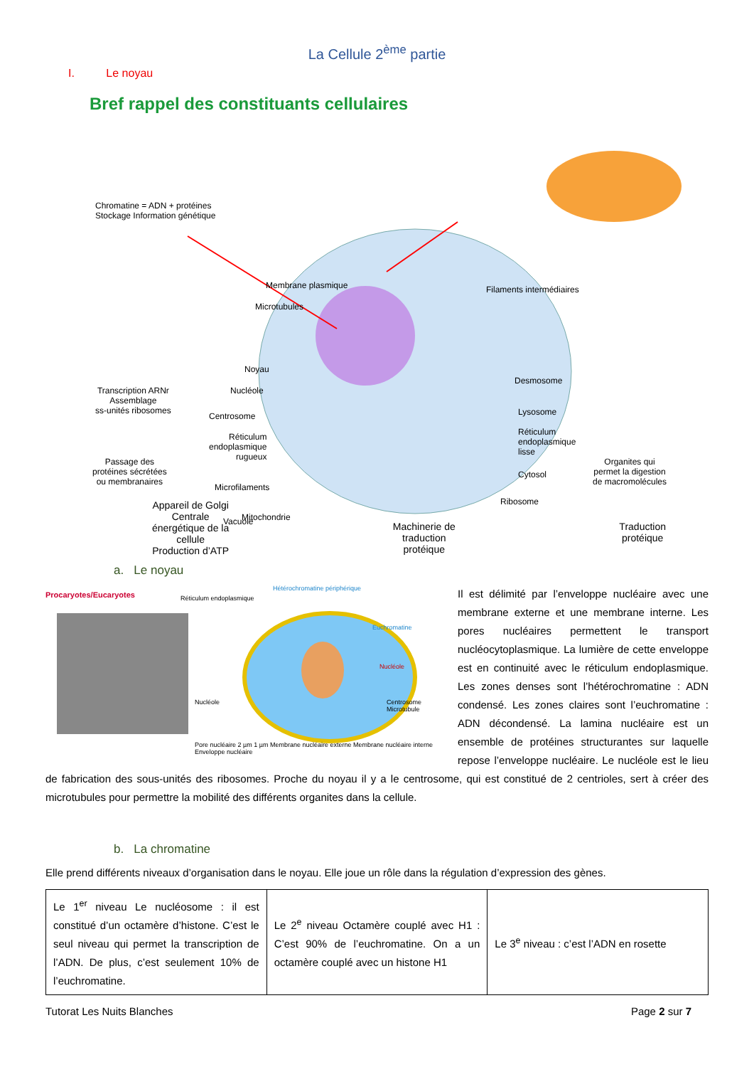La Cellule 2<sup>ème</sup> partie
I. Le noyau
Bref rappel des constituants cellulaires
Chromatine = ADN + protéines
Stockage Information génétique
Membrane plasmique
Microtubules
Filaments intermédiaires
Noyau
Nucléole
Centrosome
Transcription ARNr
Assemblage
ss-unités ribosomes
Réticulum
endoplasmique
rugueux
Passage des
protéines sécrétées
ou membranaires
Microfilaments
Mitochondrie
Desmosome
Lysosome
Réticulum
endoplasmique
lisse
Cytosol
Organites qui
permet la digestion
de macromolécules
Ribosome
Vacuole
Appareil de Golgi
Centrale
énergétique de la
cellule
Production d’ATP
Machinerie de
traduction
protéique
Traduction
protéique
a. Le noyau
Procaryotes/Eucaryotes Réticulum endoplasmique
Hétérochromatine périphérique
Euchromatine
Nucléole
Centrosome Microtubule
Nucléole
Pore nucléaire 2 µm 1 µm Membrane nucléaire externe Membrane nucléaire interne Enveloppe nucléaire
Il est délimité par l’enveloppe nucléaire avec une membrane externe et une membrane interne. Les pores nucléaires permettent le transport nucléocytoplasmique. La lumière de cette enveloppe est en continuité avec le réticulum endoplasmique. Les zones denses sont l’hétérochromatine : ADN condensé. Les zones claires sont l’euchromatine : ADN décondensé. La lamina nucléaire est un ensemble de protéines structurantes sur laquelle repose l’enveloppe nucléaire. Le nucléole est le lieu de fabrication des sous-unités des ribosomes. Proche du noyau il y a le centrosome, qui est constitué de 2 centrioles, sert à créer des microtubules pour permettre la mobilité des différents organites dans la cellule.
b. La chromatine
Elle prend différents niveaux d’organisation dans le noyau. Elle joue un rôle dans la régulation d’expression des gènes.
| Le 1<sup>er</sup> niveau Le nucléosome : il est constitué d’un octamère d’histone. C’est le seul niveau qui permet la transcription de l’ADN. De plus, c’est seulement 10% de l’euchromatine. | Le 2<sup>e</sup> niveau Octamère couplé avec H1 : C’est 90% de l’euchromatine. On a un octamère couplé avec un histone H1 | Le 3<sup>e</sup> niveau : c’est l’ADN en rosette |
Tutorat Les Nuits Blanches Page 2 sur 7